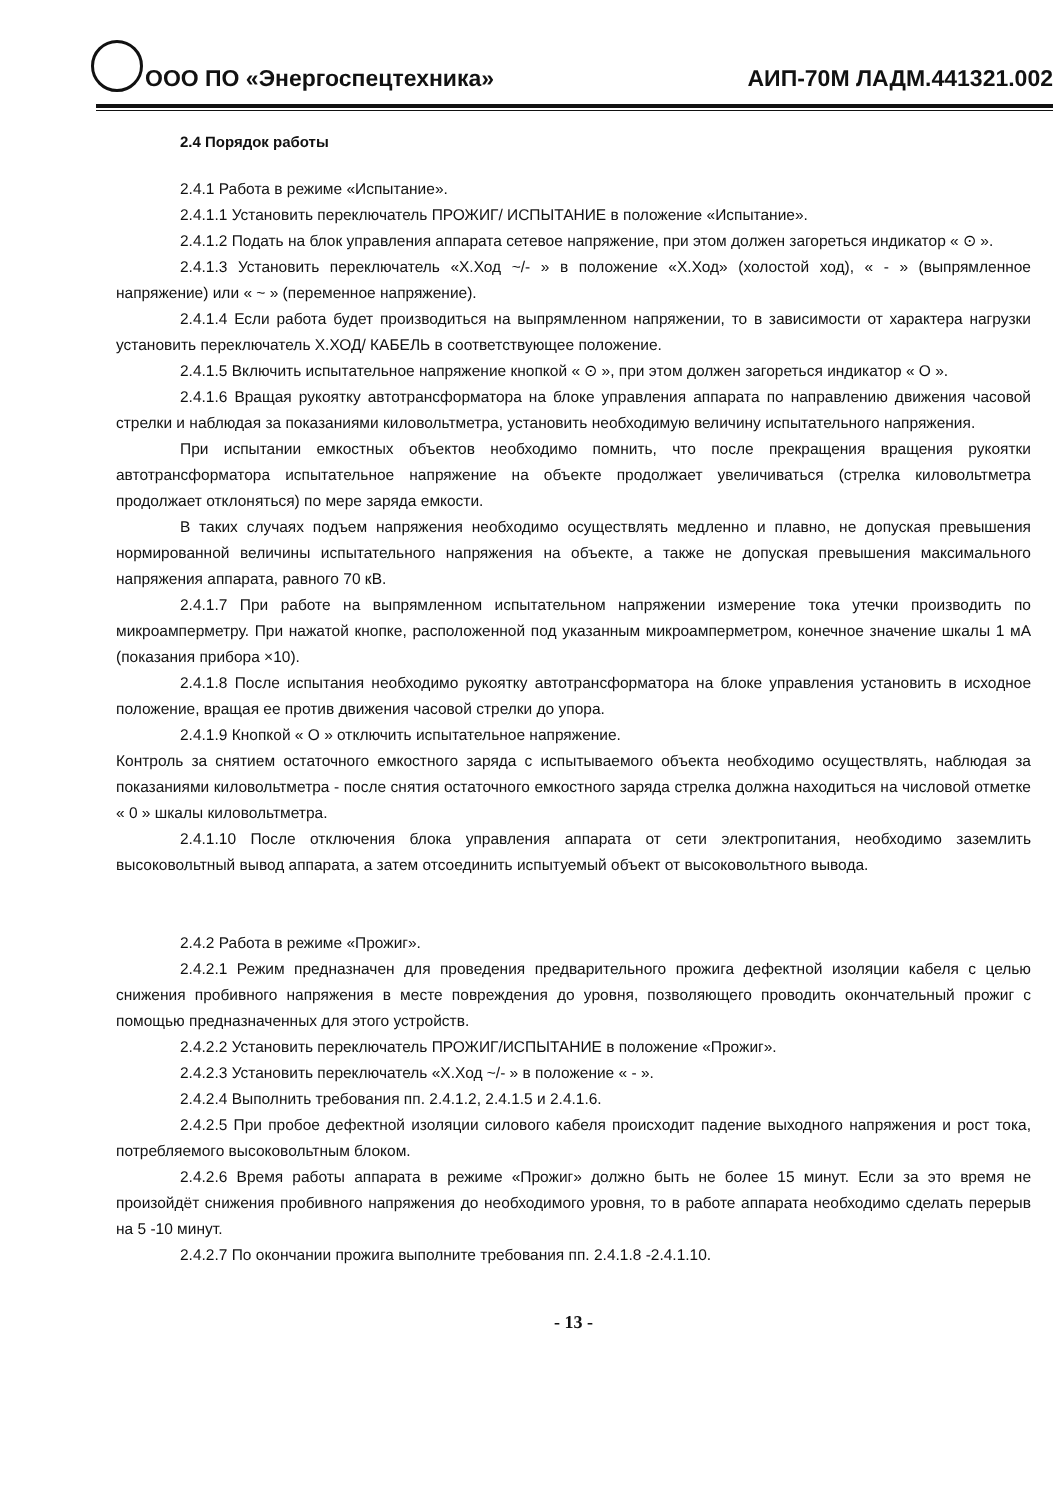ООО ПО «Энергоспецтехника» АИП-70М ЛАДМ.441321.002
2.4 Порядок работы
2.4.1 Работа в режиме «Испытание».
2.4.1.1 Установить переключатель ПРОЖИГ/ ИСПЫТАНИЕ в положение «Испытание».
2.4.1.2 Подать на блок управления аппарата сетевое напряжение, при этом должен загореться индикатор « ⊙ ».
2.4.1.3 Установить переключатель «Х.Ход ~/- » в положение «Х.Ход» (холостой ход), « - » (выпрямленное напряжение) или « ~ » (переменное напряжение).
2.4.1.4 Если работа будет производиться на выпрямленном напряжении, то в зависимости от характера нагрузки установить переключатель Х.ХОД/ КАБЕЛЬ в соответствующее положение.
2.4.1.5 Включить испытательное напряжение кнопкой « ⊙ », при этом должен загореться индикатор « O ».
2.4.1.6 Вращая рукоятку автотрансформатора на блоке управления аппарата по направлению движения часовой стрелки и наблюдая за показаниями киловольтметра, установить необходимую величину испытательного напряжения.
При испытании емкостных объектов необходимо помнить, что после прекращения вращения рукоятки автотрансформатора испытательное напряжение на объекте продолжает увеличиваться (стрелка киловольтметра продолжает отклоняться) по мере заряда емкости.
В таких случаях подъем напряжения необходимо осуществлять медленно и плавно, не допуская превышения нормированной величины испытательного напряжения на объекте, а также не допуская превышения максимального напряжения аппарата, равного 70 кВ.
2.4.1.7 При работе на выпрямленном испытательном напряжении измерение тока утечки производить по микроамперметру. При нажатой кнопке, расположенной под указанным микроамперметром, конечное значение шкалы 1 мА (показания прибора ×10).
2.4.1.8 После испытания необходимо рукоятку автотрансформатора на блоке управления установить в исходное положение, вращая ее против движения часовой стрелки до упора.
2.4.1.9 Кнопкой « O » отключить испытательное напряжение.
Контроль за снятием остаточного емкостного заряда с испытываемого объекта необходимо осуществлять, наблюдая за показаниями киловольтметра - после снятия остаточного емкостного заряда стрелка должна находиться на числовой отметке « 0 » шкалы киловольтметра.
2.4.1.10 После отключения блока управления аппарата от сети электропитания, необходимо заземлить высоковольтный вывод аппарата, а затем отсоединить испытуемый объект от высоковольтного вывода.
2.4.2 Работа в режиме «Прожиг».
2.4.2.1 Режим предназначен для проведения предварительного прожига дефектной изоляции кабеля с целью снижения пробивного напряжения в месте повреждения до уровня, позволяющего проводить окончательный прожиг с помощью предназначенных для этого устройств.
2.4.2.2 Установить переключатель ПРОЖИГ/ИСПЫТАНИЕ в положение «Прожиг».
2.4.2.3 Установить переключатель «Х.Ход ~/- » в положение « - ».
2.4.2.4 Выполнить требования пп. 2.4.1.2, 2.4.1.5 и 2.4.1.6.
2.4.2.5 При пробое дефектной изоляции силового кабеля происходит падение выходного напряжения и рост тока, потребляемого высоковольтным блоком.
2.4.2.6 Время работы аппарата в режиме «Прожиг» должно быть не более 15 минут. Если за это время не произойдёт снижения пробивного напряжения до необходимого уровня, то в работе аппарата необходимо сделать перерыв на 5 -10 минут.
2.4.2.7 По окончании прожига выполните требования пп. 2.4.1.8 -2.4.1.10.
- 13 -